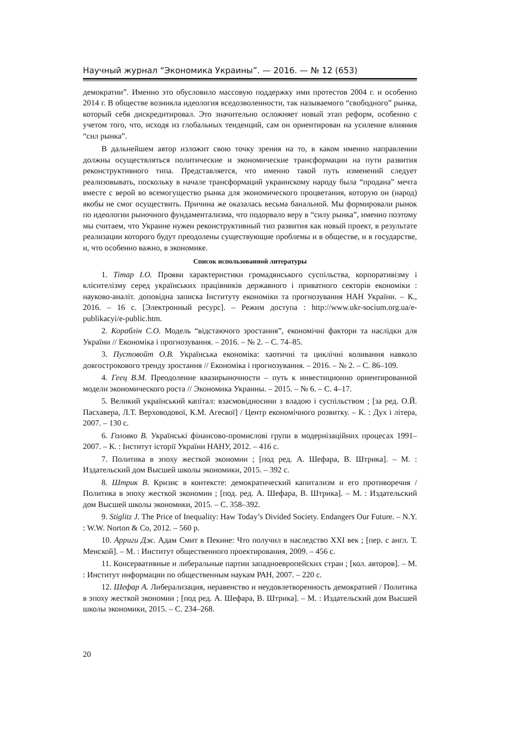Научный журнал “Экономика Украины”. — 2016. — № 12 (653)
демократии”. Именно это обусловило массовую поддержку ими протестов 2004 г. и особенно 2014 г. В обществе возникла идеология вседозволенности, так называемого “свободного” рынка, который себя дискредитировал. Это значительно осложняет новый этап реформ, особенно с учетом того, что, исходя из глобальных тенденций, сам он ориентирован на усиление влияния “сил рынка”.
В дальнейшем автор изложит свою точку зрения на то, в каком именно направлении должны осуществляться политические и экономические трансформации на пути развития реконструктивного типа. Представляется, что именно такой путь изменений следует реализовывать, поскольку в начале трансформаций украинскому народу была “продана” мечта вместе с верой во всемогущество рынка для экономического процветания, которую он (народ) якобы не смог осуществить. Причина же оказалась весьма банальной. Мы формировали рынок по идеологии рыночного фундаментализма, что подорвало веру в “силу рынка”, именно поэтому мы считаем, что Украине нужен реконструктивный тип развития как новый проект, в результате реализации которого будут преодолены существующие проблемы и в обществе, и в государстве, и, что особенно важно, в экономике.
Список использованной литературы
1. Тітар І.О. Прояви характеристики громадянського суспільства, корпоративізму і клієнтелізму серед українських працівників державного і приватного секторів економіки : науково-аналіт. доповідна записка Інституту економіки та прогнозування НАН України. – К., 2016. – 16 с. [Электронный ресурс]. – Режим доступа : http://www.ukr-socium.org.ua/e-publikacyi/e-public.htm.
2. Кораблін С.О. Модель “відстаючого зростання”, економічні фактори та наслідки для України // Економіка і прогнозування. – 2016. – № 2. – С. 74–85.
3. Пустовойт О.В. Українська економіка: хаотичні та циклічні коливання навколо довгострокового тренду зростання // Економіка і прогнозування. – 2016. – № 2. – С. 86–109.
4. Геец В.М. Преодоление квазирыночности – путь к инвестиционно ориентированной модели экономического роста // Экономика Украины. – 2015. – № 6. – С. 4–17.
5. Великий український капітал: взаємовідносини з владою і суспільством ; [за ред. О.Й. Пасхавера, Л.Т. Верховодової, К.М. Агеєвої] / Центр економічного розвитку. – К. : Дух і літера, 2007. – 130 с.
6. Головко В. Українські фінансово-промислові групи в модернізаційних процесах 1991–2007. – К. : Інститут історії України НАНУ, 2012. – 416 с.
7. Политика в эпоху жесткой экономии ; [под ред. А. Шефара, В. Штрика]. – М. : Издательский дом Высшей школы экономики, 2015. – 392 с.
8. Штрик В. Кризис в контексте: демократический капитализм и его противоречия / Политика в эпоху жесткой экономии ; [под. ред. А. Шефара, В. Штрика]. – М. : Издательский дом Высшей школы экономики, 2015. – С. 358–392.
9. Stiglitz J. The Price of Inequality: Haw Today’s Divided Society. Endangers Our Future. – N.Y. : W.W. Norton & Co, 2012. – 560 p.
10. Арриги Дж. Адам Смит в Пекине: Что получил в наследство XXI век ; [пер. с англ. Т. Менской]. – М. : Институт общественного проектирования, 2009. – 456 с.
11. Консервативные и либеральные партии западноевропейских стран ; [кол. авторов]. – М. : Институт информации по общественным наукам РАН, 2007. – 220 с.
12. Шефар А. Либерализация, неравенство и неудовлетворенность демократией / Политика в эпоху жесткой экономии ; [под ред. А. Шефара, В. Штрика]. – М. : Издательский дом Высшей школы экономики, 2015. – С. 234–268.
20